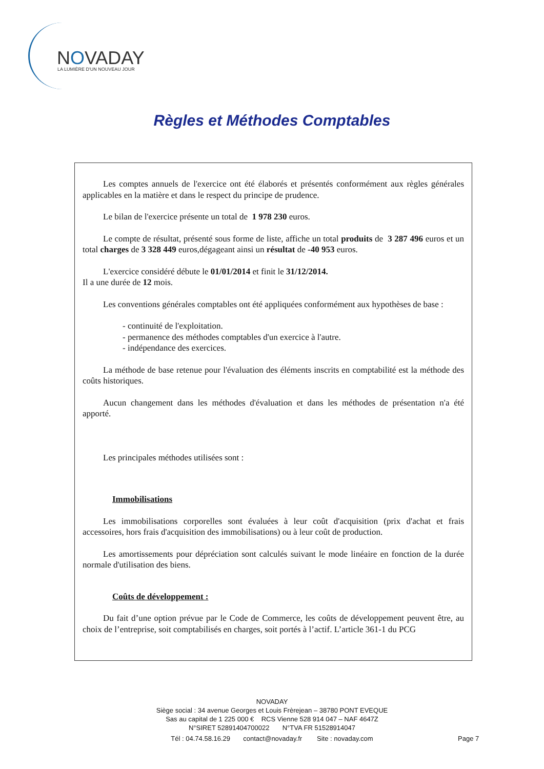NOVADAY
LA LUMIÈRE D'UN NOUVEAU JOUR
Règles et Méthodes Comptables
Les comptes annuels de l'exercice ont été élaborés et présentés conformément aux règles générales applicables en la matière et dans le respect du principe de prudence.
Le bilan de l'exercice présente un total de 1 978 230 euros.
Le compte de résultat, présenté sous forme de liste, affiche un total produits de 3 287 496 euros et un total charges de 3 328 449 euros,dégageant ainsi un résultat de -40 953 euros.
L'exercice considéré débute le 01/01/2014 et finit le 31/12/2014.
Il a une durée de 12 mois.
Les conventions générales comptables ont été appliquées conformément aux hypothèses de base :
- continuité de l'exploitation.
- permanence des méthodes comptables d'un exercice à l'autre.
- indépendance des exercices.
La méthode de base retenue pour l'évaluation des éléments inscrits en comptabilité est la méthode des coûts historiques.
Aucun changement dans les méthodes d'évaluation et dans les méthodes de présentation n'a été apporté.
Les principales méthodes utilisées sont :
Immobilisations
Les immobilisations corporelles sont évaluées à leur coût d'acquisition (prix d'achat et frais accessoires, hors frais d'acquisition des immobilisations) ou à leur coût de production.
Les amortissements pour dépréciation sont calculés suivant le mode linéaire en fonction de la durée normale d'utilisation des biens.
Coûts de développement :
Du fait d’une option prévue par le Code de Commerce, les coûts de développement peuvent être, au choix de l’entreprise, soit comptabilisés en charges, soit portés à l’actif. L’article 361-1 du PCG
NOVADAY
Siège social : 34 avenue Georges et Louis Frèrejean – 38780 PONT EVEQUE
Sas au capital de 1 225 000 € RCS Vienne 528 914 047 – NAF 4647Z
N°SIRET 52891404700022 N°TVA FR 51528914047
Tél : 04.74.58.16.29 contact@novaday.fr Site : novaday.com
Page 7